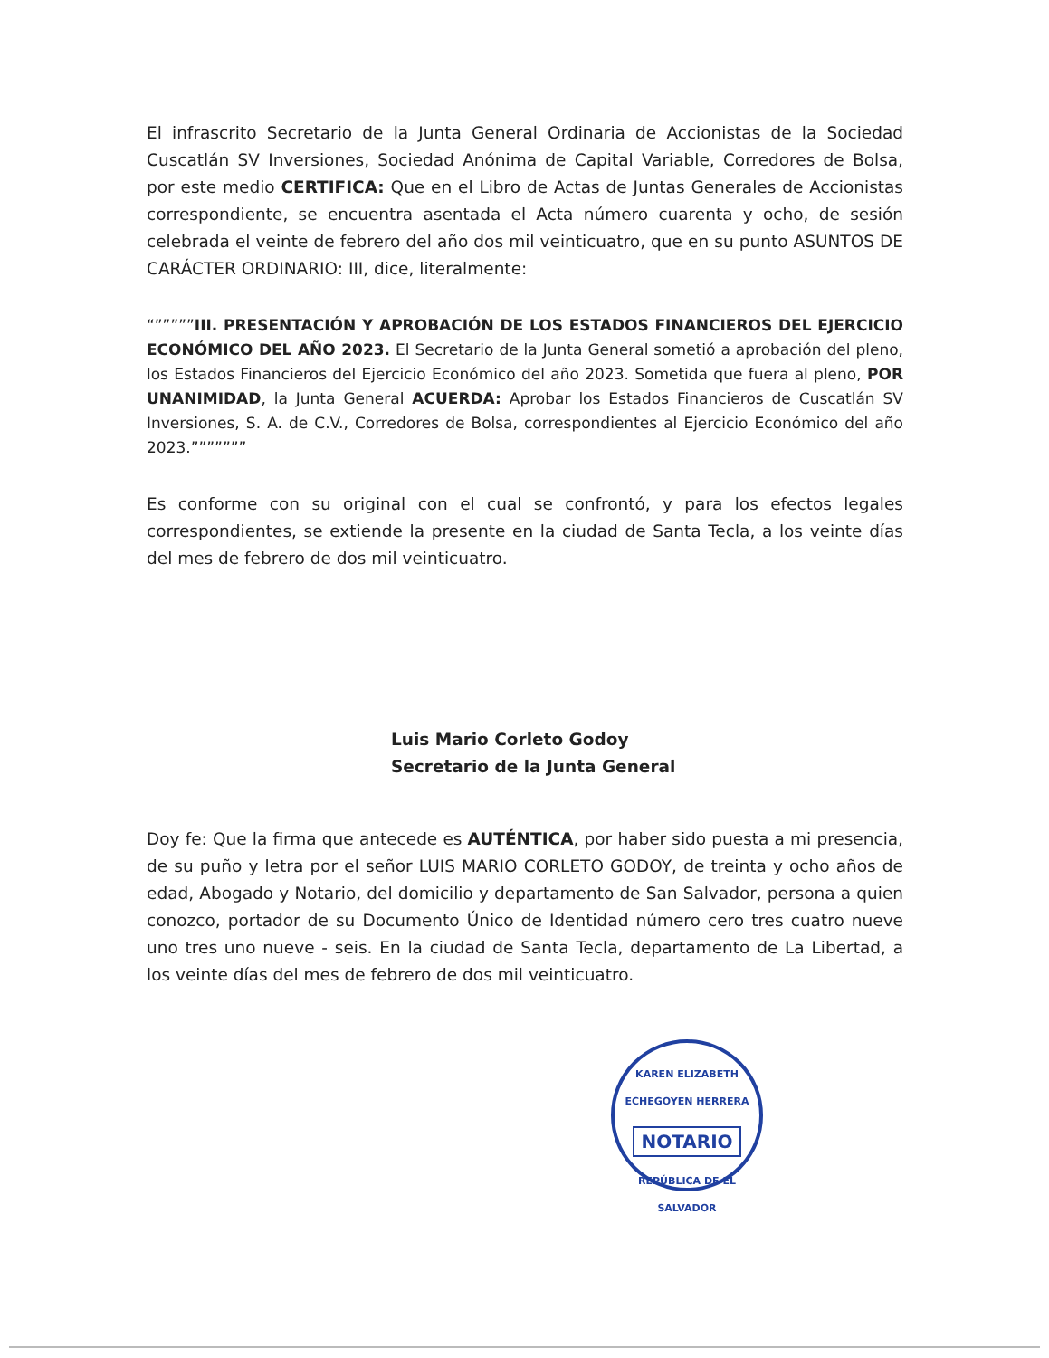El infrascrito Secretario de la Junta General Ordinaria de Accionistas de la Sociedad Cuscatlán SV Inversiones, Sociedad Anónima de Capital Variable, Corredores de Bolsa, por este medio CERTIFICA: Que en el Libro de Actas de Juntas Generales de Accionistas correspondiente, se encuentra asentada el Acta número cuarenta y ocho, de sesión celebrada el veinte de febrero del año dos mil veinticuatro, que en su punto ASUNTOS DE CARÁCTER ORDINARIO: III, dice, literalmente:
“”””””III. PRESENTACIÓN Y APROBACIÓN DE LOS ESTADOS FINANCIEROS DEL EJERCICIO ECONÓMICO DEL AÑO 2023. El Secretario de la Junta General sometió a aprobación del pleno, los Estados Financieros del Ejercicio Económico del año 2023. Sometida que fuera al pleno, POR UNANIMIDAD, la Junta General ACUERDA: Aprobar los Estados Financieros de Cuscatlán SV Inversiones, S. A. de C.V., Corredores de Bolsa, correspondientes al Ejercicio Económico del año 2023.”””””””
Es conforme con su original con el cual se confrontó, y para los efectos legales correspondientes, se extiende la presente en la ciudad de Santa Tecla, a los veinte días del mes de febrero de dos mil veinticuatro.
Luis Mario Corleto Godoy
Secretario de la Junta General
Doy fe: Que la firma que antecede es AUTÉNTICA, por haber sido puesta a mi presencia, de su puño y letra por el señor LUIS MARIO CORLETO GODOY, de treinta y ocho años de edad, Abogado y Notario, del domicilio y departamento de San Salvador, persona a quien conozco, portador de su Documento Único de Identidad número cero tres cuatro nueve uno tres uno nueve - seis. En la ciudad de Santa Tecla, departamento de La Libertad, a los veinte días del mes de febrero de dos mil veinticuatro.
KAREN ELIZABETH ECHEGOYEN HERRERA
NOTARIO
REPÚBLICA DE EL SALVADOR